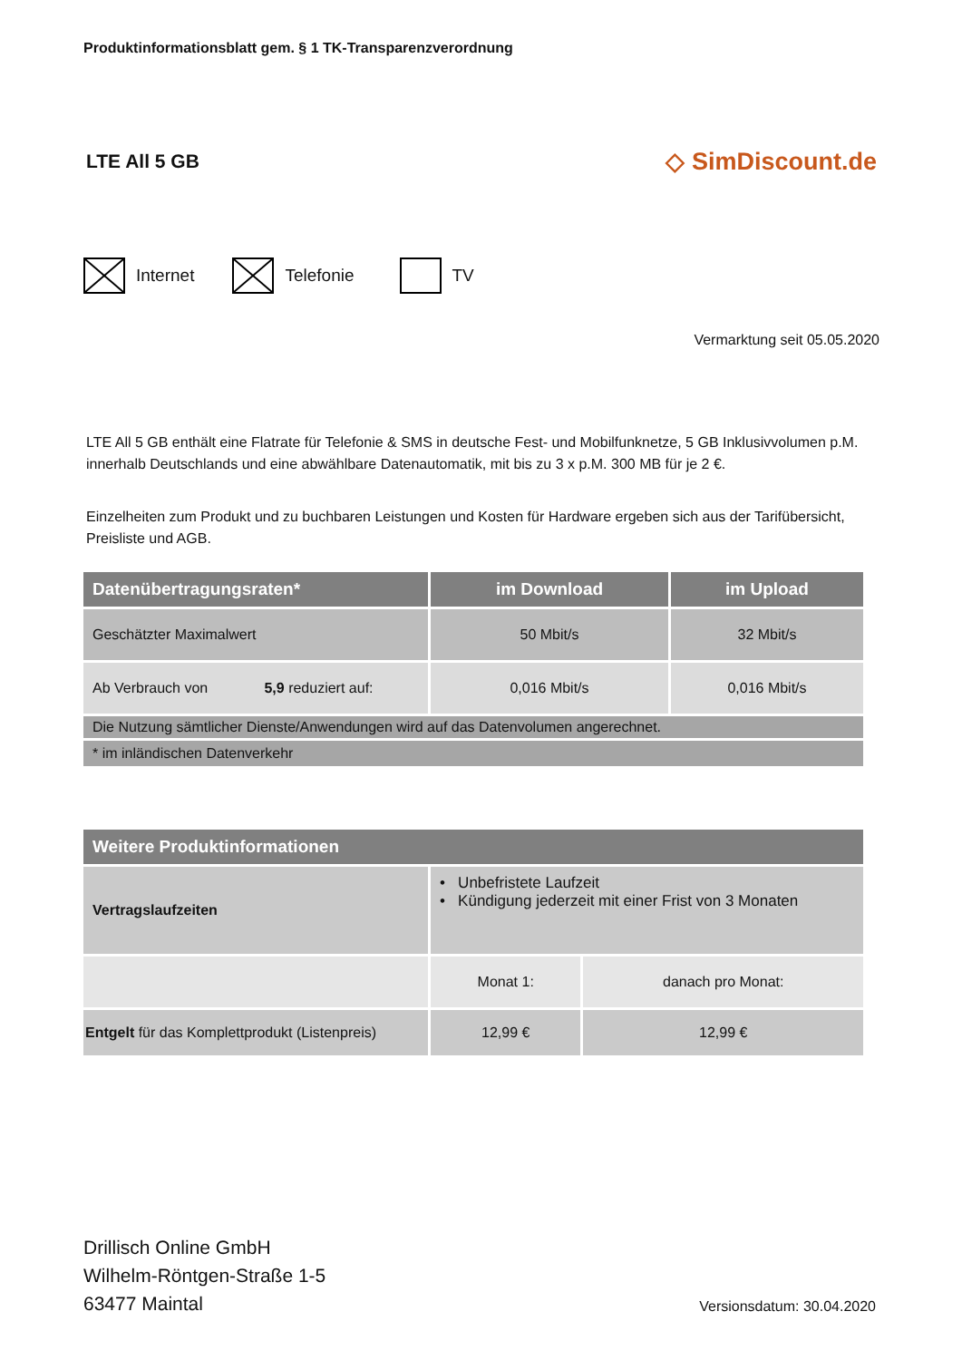Produktinformationsblatt gem. § 1 TK-Transparenzverordnung
LTE All 5 GB
◇ SimDiscount.de
Internet Telefonie TV
Vermarktung seit 05.05.2020
LTE All 5 GB enthält eine Flatrate für Telefonie & SMS in deutsche Fest- und Mobilfunknetze, 5 GB Inklusivvolumen p.M. innerhalb Deutschlands und eine abwählbare Datenautomatik, mit bis zu 3 x p.M. 300 MB für je 2 €.
Einzelheiten zum Produkt und zu buchbaren Leistungen und Kosten für Hardware ergeben sich aus der Tarifübersicht, Preisliste und AGB.
| Datenübertragungsraten* | im Download | im Upload |
| --- | --- | --- |
| Geschätzter Maximalwert | 50 Mbit/s | 32 Mbit/s |
| Ab Verbrauch von 5,9 reduziert auf: | 0,016 Mbit/s | 0,016 Mbit/s |
| Die Nutzung sämtlicher Dienste/Anwendungen wird auf das Datenvolumen angerechnet. | | |
| * im inländischen Datenverkehr | | |
| Weitere Produktinformationen | | |
| --- | --- | --- |
| Vertragslaufzeiten | • Unbefristete Laufzeit • Kündigung jederzeit mit einer Frist von 3 Monaten | |
| | Monat 1: | danach pro Monat: |
| Entgelt für das Komplettprodukt (Listenpreis) | 12,99 € | 12,99 € |
Drillisch Online GmbH
Wilhelm-Röntgen-Straße 1-5
63477 Maintal
Versionsdatum: 30.04.2020